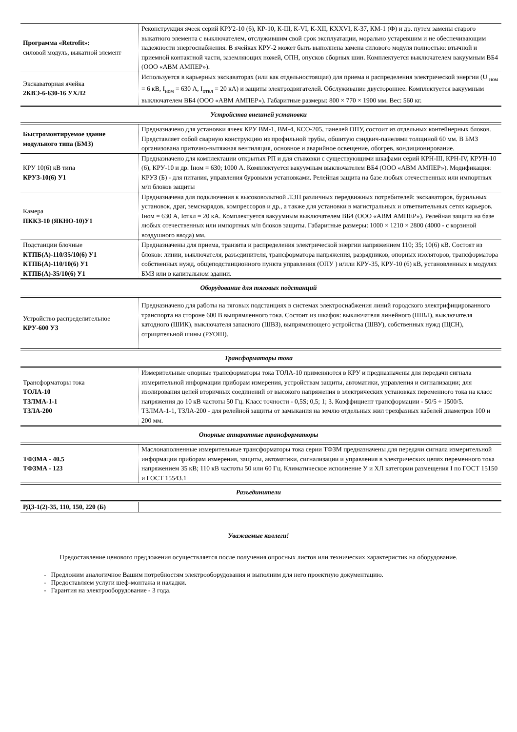| Программа «Retrofit»: силовой модуль, выкатной элемент | Реконструкция ячеек серий КРУ2-10 (6), КР-10, К-III, К-VI, К-XII, КXXVI, К-37, КМ-1 (Ф) и др. путем замены старого выкатного элемента с выключателем, отслужившим свой срок эксплуатации, морально устаревшим и не обеспечивающим надежности энергоснабжения. В ячейках КРУ-2 может быть выполнена замена силового модуля полностью: втычной и приемной контактной части, заземляющих ножей, ОПН, опусков сборных шин. Комплектуется выключателем вакуумным ВБ4 (ООО «АВМ АМПЕР»). |
| Экскаваторная ячейка 2КВЭ-6-630-16 УХЛ2 | Используется в карьерных экскаваторах (или как отдельностоящая) для приема и распределения электрической энергии (U <sub>ном</sub> = 6 кВ, I<sub>ном</sub> = 630 А, I<sub>откл</sub> = 20 кА) и защиты электродвигателей. Обслуживание двустороннее. Комплектуется вакуумным выключателем ВБ4 (ООО «АВМ АМПЕР»). Габаритные размеры: 800 × 770 × 1900 мм. Вес: 560 кг. |
Устройства внешней установки
| Быстромонтируемое здание модульного типа (БМЗ) | Предназначено для установки ячеек КРУ ВМ-1, ВМ-4, КСО-205, панелей ОПУ, состоит из отдельных контейнерных блоков. Представляет собой сварную конструкцию из профильной трубы, обшитую сэндвич-панелями толщиной 60 мм. В БМЗ организована приточно-вытяжная вентиляция, основное и аварийное освещение, обогрев, кондиционирование. |
| КРУ 10(6) кВ типа КРУЗ-10(6) У1 | Предназначено для комплектации открытых РП и для стыковки с существующими шкафами серий КРН-III, КРН-IV, КРУН-10 (6), КРУ-10 и др. Iном = 630; 1000 А. Комплектуется вакуумным выключателем ВБ4 (ООО «АВМ АМПЕР»). Модификация: КРУЗ (Б) - для питания, управления буровыми установками. Релейная защита на базе любых отечественных или импортных м/п блоков защиты |
| Камера ПККЗ-10 (ЯКНО-10)У1 | Предназначена для подключения к высоковольтной ЛЭП различных передвижных потребителей: экскаваторов, бурильных установок, драг, земснарядов, компрессоров и др., а также для установки в магистральных и ответвительных сетях карьеров. Iном = 630 А, Iоткл = 20 кА. Комплектуется вакуумным выключателем ВБ4 (ООО «АВМ АМПЕР»). Релейная защита на базе любых отечественных или импортных м/п блоков защиты. Габаритные размеры: 1000 × 1210 × 2800 (4000 - с корзиной воздушного ввода) мм. |
| Подстанции блочные КТПБ(А)-110/35/10(6) У1 КТПБ(А)-110/10(6) У1 КТПБ(А)-35/10(6) У1 | Предназначены для приема, транзита и распределения электрической энергии напряжением 110; 35; 10(6) кВ. Состоят из блоков: линии, выключателя, разъединителя, трансформатора напряжения, разрядников, опорных изоляторов, трансформатора собственных нужд, общеподстанционного пункта управления (ОПУ ) и/или КРУ-35, КРУ-10 (6) кВ, установленных в модулях БМЗ или в капитальном здании. |
Оборудование для тяговых подстанций
| Устройство распределительное КРУ-600 У3 | Предназначено для работы на тяговых подстанциях в системах электроснабжения линий городского электрифицированного транспорта на стороне 600 В выпрямленного тока. Состоит из шкафов: выключателя линейного (ШВЛ), выключателя катодного (ШИК), выключателя запасного (ШВЗ), выпрямляющего устройства (ШВУ), собственных нужд (ЩСН), отрицательной шины (РУОШ). |
Трансформаторы тока
| Трансформаторы тока ТОЛА-10 ТЗЛМА-1-1 ТЗЛА-200 | Измерительные опорные трансформаторы тока ТОЛА-10 применяются в КРУ и предназначены для передачи сигнала измерительной информации приборам измерения, устройствам защиты, автоматики, управления и сигнализации; для изолирования цепей вторичных соединений от высокого напряжения в электрических установках переменного тока на класс напряжения до 10 кВ частоты 50 Гц. Класс точности - 0,5S; 0,5; 1; 3. Коэффициент трансформации - 50/5 ÷ 1500/5. ТЗЛМА-1-1, ТЗЛА-200 - для релейной защиты от замыкания на землю отдельных жил трехфазных кабелей диаметров 100 и 200 мм. |
Опорные аппаратные трансформаторы
| ТФЗМА - 40.5 ТФЗМА - 123 | Маслонаполненные измерительные трансформаторы тока серии ТФЗМ предназначены для передачи сигнала измерительной информации приборам измерения, защиты, автоматики, сигнализации и управления в электрических цепях переменного тока напряжением 35 кВ; 110 кВ частоты 50 или 60 Гц. Климатическое исполнение У и ХЛ категории размещения I по ГОСТ 15150 и ГОСТ 15543.1 |
Разъединители
| РДЗ-1(2)-35, 110, 150, 220 (Б) | |
Уважаемые коллеги!
Предоставление ценового предложения осуществляется после получения опросных листов или технических характеристик на оборудование.
- Предложим аналогичное Вашим потребностям электрооборудования и выполним для него проектную документацию.
- Предоставляем услуги шеф-монтажа и наладки.
- Гарантия на электрооборудование - 3 года.